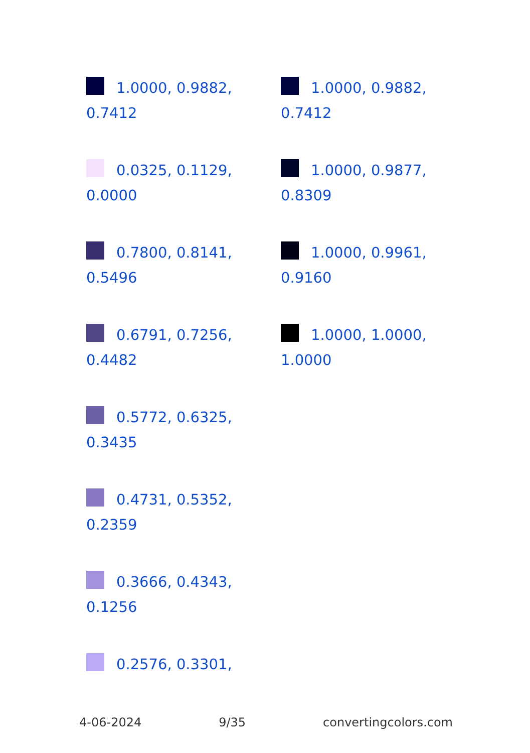1.0000, 0.9882, 0.7412
0.0325, 0.1129, 0.0000
0.7800, 0.8141, 0.5496
0.6791, 0.7256, 0.4482
0.5772, 0.6325, 0.3435
0.4731, 0.5352, 0.2359
0.3666, 0.4343, 0.1256
0.2576, 0.3301,
1.0000, 0.9882, 0.7412
1.0000, 0.9877, 0.8309
1.0000, 0.9961, 0.9160
1.0000, 1.0000, 1.0000
4-06-2024 9/35 convertingcolors.com